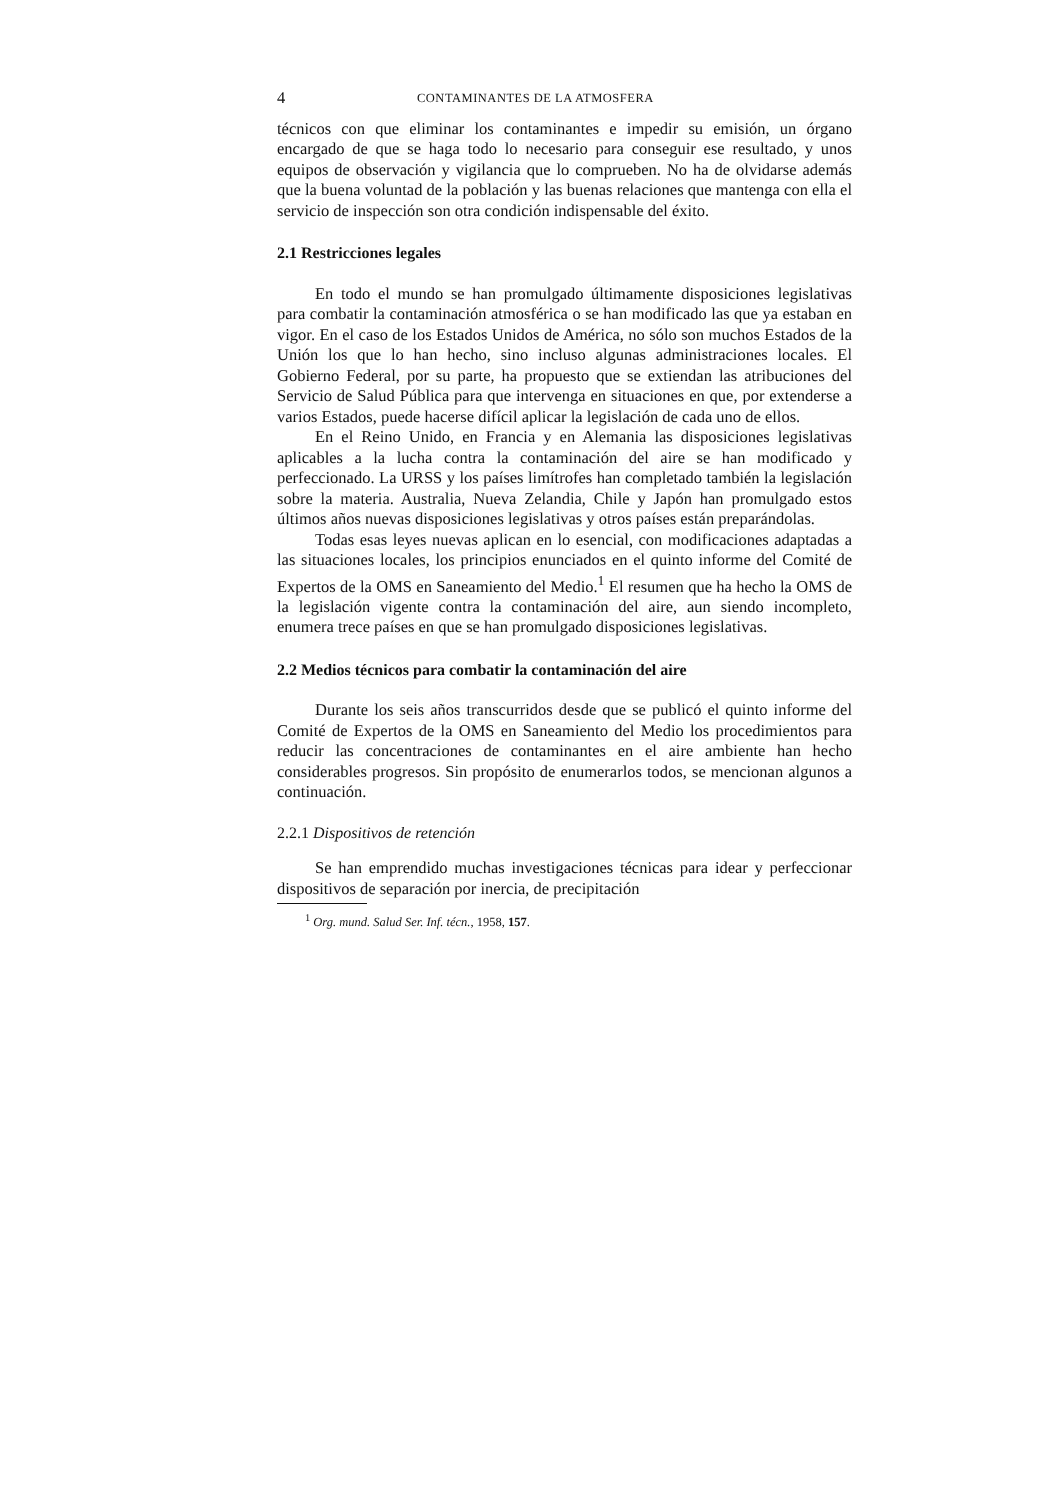4 CONTAMINANTES DE LA ATMOSFERA
técnicos con que eliminar los contaminantes e impedir su emisión, un órgano encargado de que se haga todo lo necesario para conseguir ese resultado, y unos equipos de observación y vigilancia que lo comprueben. No ha de olvidarse además que la buena voluntad de la población y las buenas relaciones que mantenga con ella el servicio de inspección son otra condición indispensable del éxito.
2.1 Restricciones legales
En todo el mundo se han promulgado últimamente disposiciones legislativas para combatir la contaminación atmosférica o se han modificado las que ya estaban en vigor. En el caso de los Estados Unidos de América, no sólo son muchos Estados de la Unión los que lo han hecho, sino incluso algunas administraciones locales. El Gobierno Federal, por su parte, ha propuesto que se extiendan las atribuciones del Servicio de Salud Pública para que intervenga en situaciones en que, por extenderse a varios Estados, puede hacerse difícil aplicar la legislación de cada uno de ellos.
En el Reino Unido, en Francia y en Alemania las disposiciones legislativas aplicables a la lucha contra la contaminación del aire se han modificado y perfeccionado. La URSS y los países limítrofes han completado también la legislación sobre la materia. Australia, Nueva Zelandia, Chile y Japón han promulgado estos últimos años nuevas disposiciones legislativas y otros países están preparándolas.
Todas esas leyes nuevas aplican en lo esencial, con modificaciones adaptadas a las situaciones locales, los principios enunciados en el quinto informe del Comité de Expertos de la OMS en Saneamiento del Medio.<sup>1</sup> El resumen que ha hecho la OMS de la legislación vigente contra la contaminación del aire, aun siendo incompleto, enumera trece países en que se han promulgado disposiciones legislativas.
2.2 Medios técnicos para combatir la contaminación del aire
Durante los seis años transcurridos desde que se publicó el quinto informe del Comité de Expertos de la OMS en Saneamiento del Medio los procedimientos para reducir las concentraciones de contaminantes en el aire ambiente han hecho considerables progresos. Sin propósito de enumerarlos todos, se mencionan algunos a continuación.
2.2.1 Dispositivos de retención
Se han emprendido muchas investigaciones técnicas para idear y perfeccionar dispositivos de separación por inercia, de precipitación
<sup>1</sup> Org. mund. Salud Ser. Inf. técn., 1958, 157.